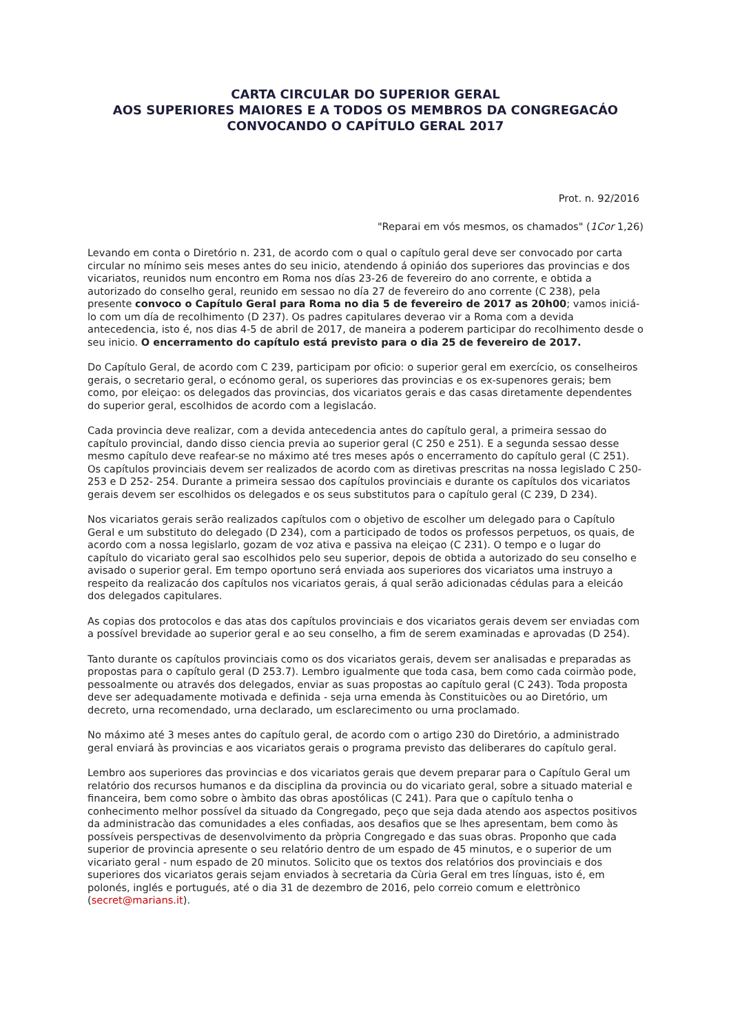CARTA CIRCULAR DO SUPERIOR GERAL
AOS SUPERIORES MAIORES E A TODOS OS MEMBROS DA CONGREGACÁO
CONVOCANDO O CAPÍTULO GERAL 2017
Prot. n. 92/2016
"Reparai em vós mesmos, os chamados" (1Cor 1,26)
Levando em conta o Diretório n. 231, de acordo com o qual o capítulo geral deve ser convocado por carta circular no mínimo seis meses antes do seu inicio, atendendo á opiniáo dos superiores das provincias e dos vicariatos, reunidos num encontro em Roma nos días 23-26 de fevereiro do ano corrente, e obtida a autorizado do conselho geral, reunido em sessao no día 27 de fevereiro do ano corrente (C 238), pela presente convoco o Capítulo Geral para Roma no dia 5 de fevereiro de 2017 as 20h00; vamos iniciá-lo com um día de recolhimento (D 237). Os padres capitulares deverao vir a Roma com a devida antecedencia, isto é, nos dias 4-5 de abril de 2017, de maneira a poderem participar do recolhimento desde o seu inicio. O encerramento do capítulo está previsto para o dia 25 de fevereiro de 2017.
Do Capítulo Geral, de acordo com C 239, participam por oficio: o superior geral em exercício, os conselheiros gerais, o secretario geral, o ecónomo geral, os superiores das provincias e os ex-supenores gerais; bem como, por eleiçao: os delegados das provincias, dos vicariatos gerais e das casas diretamente dependentes do superior geral, escolhidos de acordo com a legislacáo.
Cada provincia deve realizar, com a devida antecedencia antes do capítulo geral, a primeira sessao do capítulo provincial, dando disso ciencia previa ao superior geral (C 250 e 251). E a segunda sessao desse mesmo capítulo deve reafear-se no máximo até tres meses após o encerramento do capítulo geral (C 251). Os capítulos provinciais devem ser realizados de acordo com as diretivas prescritas na nossa legislado C 250-253 e D 252- 254. Durante a primeira sessao dos capítulos provinciais e durante os capítulos dos vicariatos gerais devem ser escolhidos os delegados e os seus substitutos para o capítulo geral (C 239, D 234).
Nos vicariatos gerais serão realizados capítulos com o objetivo de escolher um delegado para o Capítulo Geral e um substituto do delegado (D 234), com a participado de todos os professos perpetuos, os quais, de acordo com a nossa legislarlo, gozam de voz ativa e passiva na eleiçao (C 231). O tempo e o lugar do capítulo do vicariato geral sao escolhidos pelo seu superior, depois de obtida a autorizado do seu conselho e avisado o superior geral. Em tempo oportuno será enviada aos superiores dos vicariatos uma instruyo a respeito da realizacáo dos capítulos nos vicariatos gerais, á qual serão adicionadas cédulas para a eleicáo dos delegados capitulares.
As copias dos protocolos e das atas dos capítulos provinciais e dos vicariatos gerais devem ser enviadas com a possível brevidade ao superior geral e ao seu conselho, a fim de serem examinadas e aprovadas (D 254).
Tanto durante os capítulos provinciais como os dos vicariatos gerais, devem ser analisadas e preparadas as propostas para o capítulo geral (D 253.7). Lembro igualmente que toda casa, bem como cada coirmào pode, pessoalmente ou através dos delegados, enviar as suas propostas ao capítulo geral (C 243). Toda proposta deve ser adequadamente motivada e definida - seja urna emenda às Constituicòes ou ao Diretório, um decreto, urna recomendado, urna declarado, um esclarecimento ou urna proclamado.
No máximo até 3 meses antes do capítulo geral, de acordo com o artigo 230 do Diretório, a administrado geral enviará às provincias e aos vicariatos gerais o programa previsto das deliberares do capítulo geral.
Lembro aos superiores das provincias e dos vicariatos gerais que devem preparar para o Capítulo Geral um relatório dos recursos humanos e da disciplina da provincia ou do vicariato geral, sobre a situado material e financeira, bem como sobre o àmbito das obras apostólicas (C 241). Para que o capítulo tenha o conhecimento melhor possível da situado da Congregado, peço que seja dada atendo aos aspectos positivos da administracào das comunidades a eles confiadas, aos desafios que se lhes apresentam, bem como às possíveis perspectivas de desenvolvimento da pròpria Congregado e das suas obras. Proponho que cada superior de provincia apresente o seu relatório dentro de um espado de 45 minutos, e o superior de um vicariato geral - num espado de 20 minutos. Solicito que os textos dos relatórios dos provinciais e dos superiores dos vicariatos gerais sejam enviados à secretaria da Cùria Geral em tres línguas, isto é, em polonés, inglés e portugués, até o dia 31 de dezembro de 2016, pelo correio comum e elettrònico (secret@marians.it).